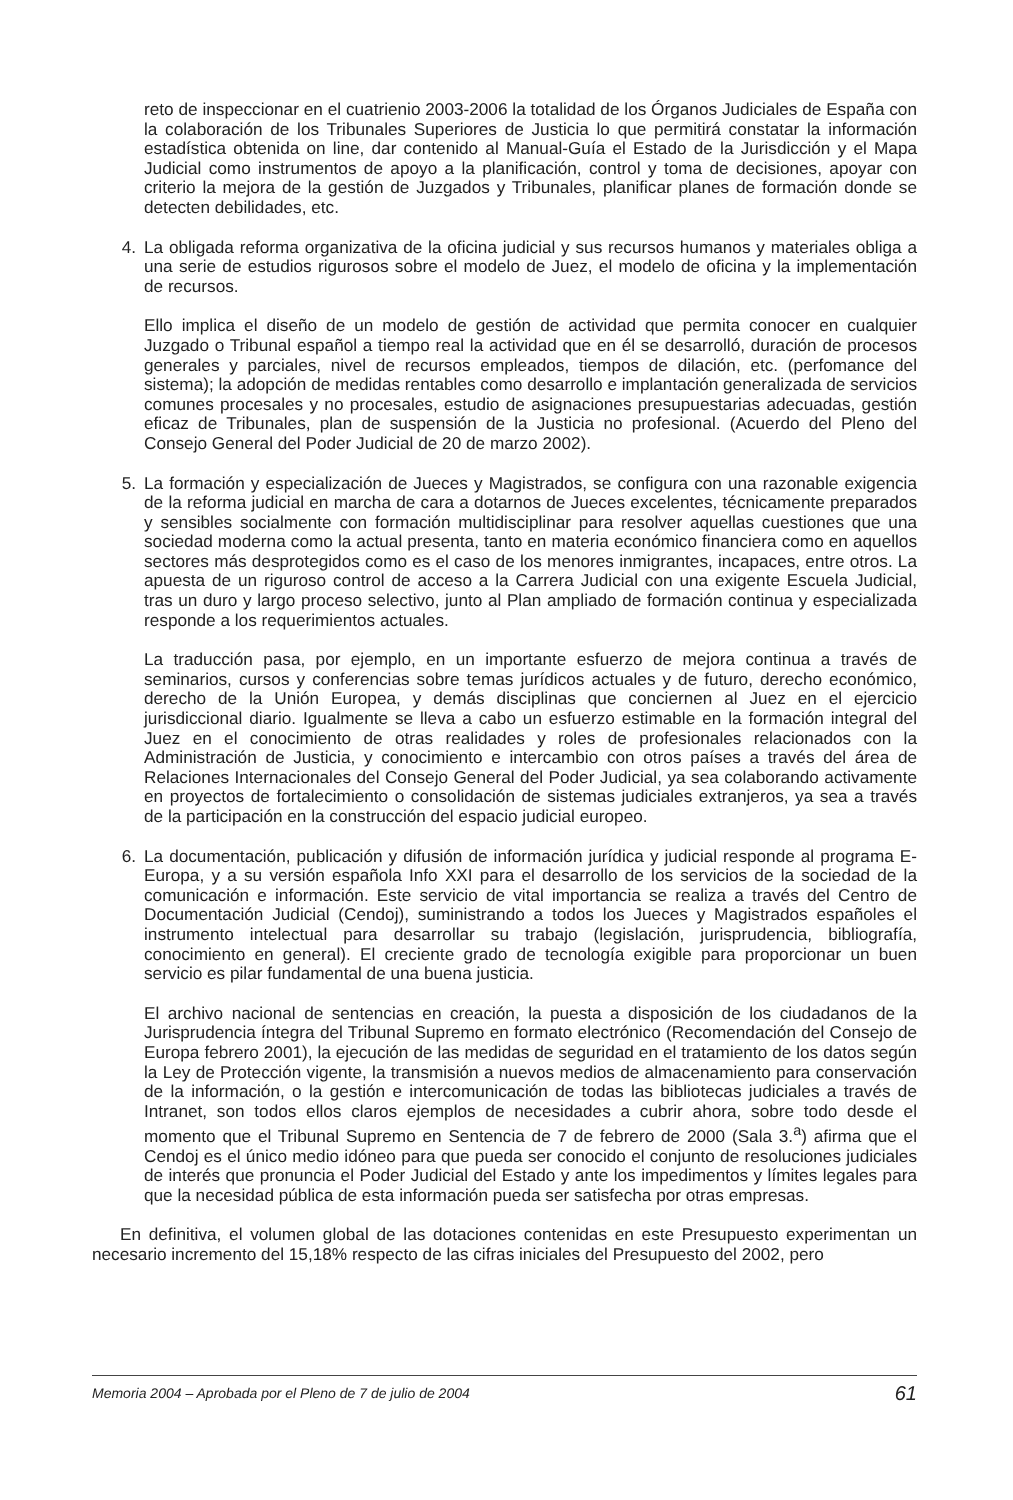reto de inspeccionar en el cuatrienio 2003-2006 la totalidad de los Órganos Judiciales de España con la colaboración de los Tribunales Superiores de Justicia lo que permitirá constatar la información estadística obtenida on line, dar contenido al Manual-Guía el Estado de la Jurisdicción y el Mapa Judicial como instrumentos de apoyo a la planificación, control y toma de decisiones, apoyar con criterio la mejora de la gestión de Juzgados y Tribunales, planificar planes de formación donde se detecten debilidades, etc.
4. La obligada reforma organizativa de la oficina judicial y sus recursos humanos y materiales obliga a una serie de estudios rigurosos sobre el modelo de Juez, el modelo de oficina y la implementación de recursos.
Ello implica el diseño de un modelo de gestión de actividad que permita conocer en cualquier Juzgado o Tribunal español a tiempo real la actividad que en él se desarrolló, duración de procesos generales y parciales, nivel de recursos empleados, tiempos de dilación, etc. (perfomance del sistema); la adopción de medidas rentables como desarrollo e implantación generalizada de servicios comunes procesales y no procesales, estudio de asignaciones presupuestarias adecuadas, gestión eficaz de Tribunales, plan de suspensión de la Justicia no profesional. (Acuerdo del Pleno del Consejo General del Poder Judicial de 20 de marzo 2002).
5. La formación y especialización de Jueces y Magistrados, se configura con una razonable exigencia de la reforma judicial en marcha de cara a dotarnos de Jueces excelentes, técnicamente preparados y sensibles socialmente con formación multidisciplinar para resolver aquellas cuestiones que una sociedad moderna como la actual presenta, tanto en materia económico financiera como en aquellos sectores más desprotegidos como es el caso de los menores inmigrantes, incapaces, entre otros. La apuesta de un riguroso control de acceso a la Carrera Judicial con una exigente Escuela Judicial, tras un duro y largo proceso selectivo, junto al Plan ampliado de formación continua y especializada responde a los requerimientos actuales.
La traducción pasa, por ejemplo, en un importante esfuerzo de mejora continua a través de seminarios, cursos y conferencias sobre temas jurídicos actuales y de futuro, derecho económico, derecho de la Unión Europea, y demás disciplinas que conciernen al Juez en el ejercicio jurisdiccional diario. Igualmente se lleva a cabo un esfuerzo estimable en la formación integral del Juez en el conocimiento de otras realidades y roles de profesionales relacionados con la Administración de Justicia, y conocimiento e intercambio con otros países a través del área de Relaciones Internacionales del Consejo General del Poder Judicial, ya sea colaborando activamente en proyectos de fortalecimiento o consolidación de sistemas judiciales extranjeros, ya sea a través de la participación en la construcción del espacio judicial europeo.
6. La documentación, publicación y difusión de información jurídica y judicial responde al programa E-Europa, y a su versión española Info XXI para el desarrollo de los servicios de la sociedad de la comunicación e información. Este servicio de vital importancia se realiza a través del Centro de Documentación Judicial (Cendoj), suministrando a todos los Jueces y Magistrados españoles el instrumento intelectual para desarrollar su trabajo (legislación, jurisprudencia, bibliografía, conocimiento en general). El creciente grado de tecnología exigible para proporcionar un buen servicio es pilar fundamental de una buena justicia.
El archivo nacional de sentencias en creación, la puesta a disposición de los ciudadanos de la Jurisprudencia íntegra del Tribunal Supremo en formato electrónico (Recomendación del Consejo de Europa febrero 2001), la ejecución de las medidas de seguridad en el tratamiento de los datos según la Ley de Protección vigente, la transmisión a nuevos medios de almacenamiento para conservación de la información, o la gestión e intercomunicación de todas las bibliotecas judiciales a través de Intranet, son todos ellos claros ejemplos de necesidades a cubrir ahora, sobre todo desde el momento que el Tribunal Supremo en Sentencia de 7 de febrero de 2000 (Sala 3.<sup>a</sup>) afirma que el Cendoj es el único medio idóneo para que pueda ser conocido el conjunto de resoluciones judiciales de interés que pronuncia el Poder Judicial del Estado y ante los impedimentos y límites legales para que la necesidad pública de esta información pueda ser satisfecha por otras empresas.
En definitiva, el volumen global de las dotaciones contenidas en este Presupuesto experimentan un necesario incremento del 15,18% respecto de las cifras iniciales del Presupuesto del 2002, pero
Memoria 2004 – Aprobada por el Pleno de 7 de julio de 2004 61